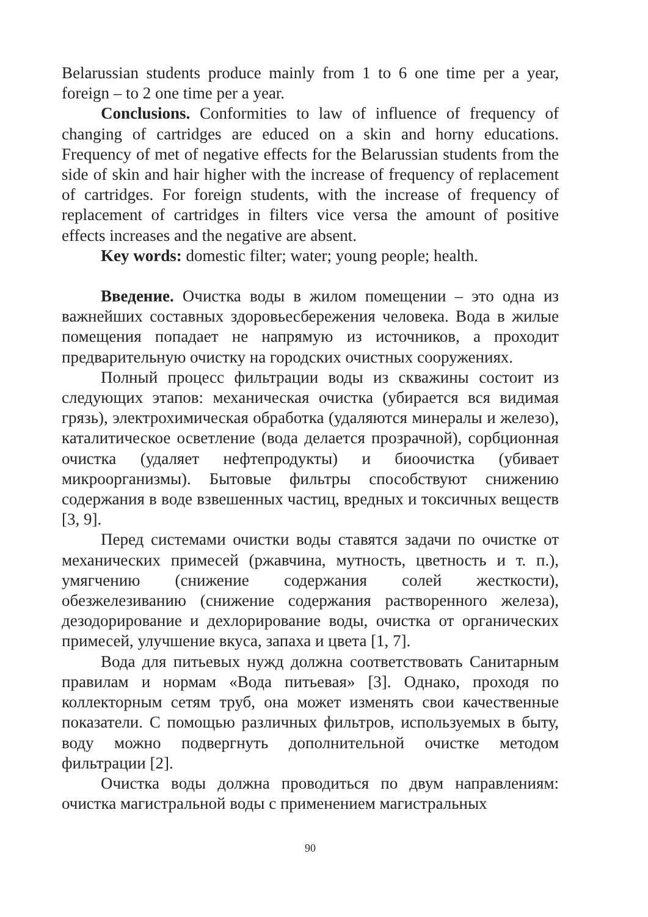Belarussian students produce mainly from 1 to 6 one time per a year, foreign – to 2 one time per a year.
Conclusions. Conformities to law of influence of frequency of changing of cartridges are educed on a skin and horny educations. Frequency of met of negative effects for the Belarussian students from the side of skin and hair higher with the increase of frequency of replacement of cartridges. For foreign students, with the increase of frequency of replacement of cartridges in filters vice versa the amount of positive effects increases and the negative are absent.
Key words: domestic filter; water; young people; health.
Введение. Очистка воды в жилом помещении – это одна из важнейших составных здоровьесбережения человека. Вода в жилые помещения попадает не напрямую из источников, а проходит предварительную очистку на городских очистных сооружениях.
Полный процесс фильтрации воды из скважины состоит из следующих этапов: механическая очистка (убирается вся видимая грязь), электрохимическая обработка (удаляются минералы и железо), каталитическое осветление (вода делается прозрачной), сорбционная очистка (удаляет нефтепродукты) и биоочистка (убивает микроорганизмы). Бытовые фильтры способствуют снижению содержания в воде взвешенных частиц, вредных и токсичных веществ [3, 9].
Перед системами очистки воды ставятся задачи по очистке от механических примесей (ржавчина, мутность, цветность и т. п.), умягчению (снижение содержания солей жесткости), обезжелезиванию (снижение содержания растворенного железа), дезодорирование и дехлорирование воды, очистка от органических примесей, улучшение вкуса, запаха и цвета [1, 7].
Вода для питьевых нужд должна соответствовать Санитарным правилам и нормам «Вода питьевая» [3]. Однако, проходя по коллекторным сетям труб, она может изменять свои качественные показатели. С помощью различных фильтров, используемых в быту, воду можно подвергнуть дополнительной очистке методом фильтрации [2].
Очистка воды должна проводиться по двум направлениям: очистка магистральной воды с применением магистральных
90